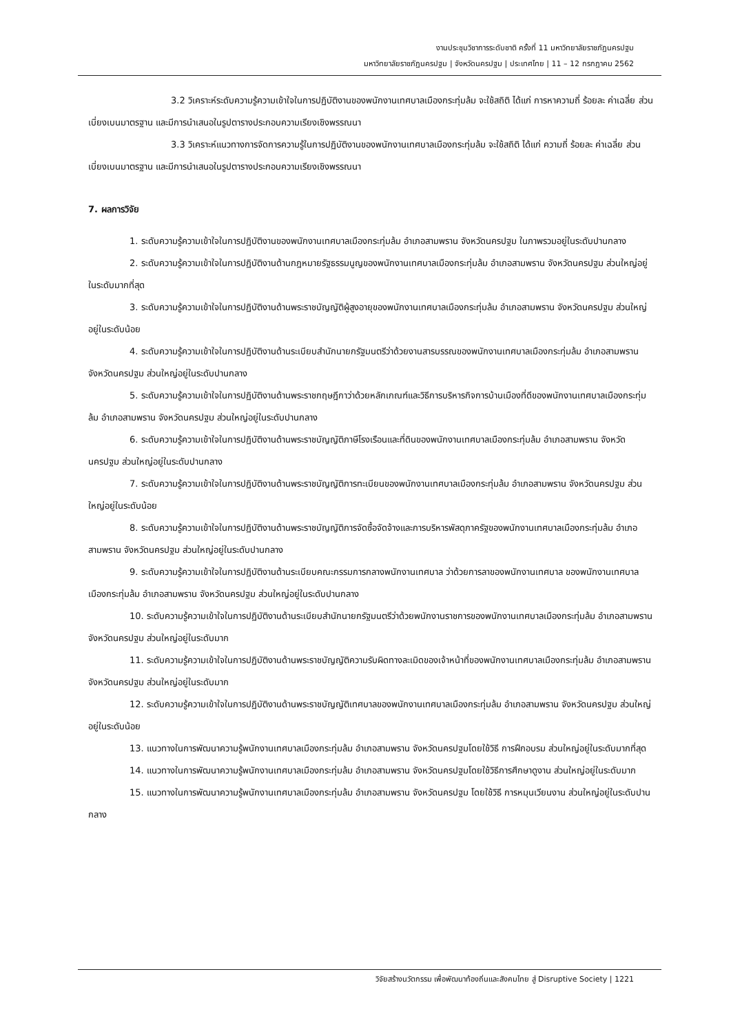งานประชุมวิชาการระดับชาติ ครั้งที่ 11 มหาวิทยาลัยราชภัฏนครปฐม
มหาวิทยาลัยราชภัฏนครปฐม | จังหวัดนครปฐม | ประเทศไทย | 11 – 12 กรกฎาคม 2562
3.2 วิเคราะห์ระดับความรู้ความเข้าใจในการปฏิบัติงานของพนักงานเทศบาลเมืองกระทุ่มล้ม จะใช้สถิติ ได้แก่ การหาความถี่ ร้อยละ ค่าเฉลี่ย ส่วนเบี่ยงเบนมาตรฐาน และมีการนำเสนอในรูปตารางประกอบความเรียงเชิงพรรณนา
3.3 วิเคราะห์แนวทางการจัดการความรู้ในการปฏิบัติงานของพนักงานเทศบาลเมืองกระทุ่มล้ม จะใช้สถิติ ได้แก่ ความถี่ ร้อยละ ค่าเฉลี่ย ส่วนเบี่ยงเบนมาตรฐาน และมีการนำเสนอในรูปตารางประกอบความเรียงเชิงพรรณนา
7. ผลการวิจัย
1. ระดับความรู้ความเข้าใจในการปฏิบัติงานของพนักงานเทศบาลเมืองกระทุ่มล้ม อำเภอสามพราน จังหวัดนครปฐม ในภาพรวมอยู่ในระดับปานกลาง
2. ระดับความรู้ความเข้าใจในการปฏิบัติงานด้านกฎหมายรัฐธรรมนูญของพนักงานเทศบาลเมืองกระทุ่มล้ม อำเภอสามพราน จังหวัดนครปฐม ส่วนใหญ่อยู่ในระดับมากที่สุด
3. ระดับความรู้ความเข้าใจในการปฏิบัติงานด้านพระราชบัญญัติผู้สูงอายุของพนักงานเทศบาลเมืองกระทุ่มล้ม อำเภอสามพราน จังหวัดนครปฐม ส่วนใหญ่อยู่ในระดับน้อย
4. ระดับความรู้ความเข้าใจในการปฏิบัติงานด้านระเบียบสำนักนายกรัฐมนตรีว่าด้วยงานสารบรรณของพนักงานเทศบาลเมืองกระทุ่มล้ม อำเภอสามพราน จังหวัดนครปฐม ส่วนใหญ่อยู่ในระดับปานกลาง
5. ระดับความรู้ความเข้าใจในการปฏิบัติงานด้านพระราชกฤษฎีกาว่าด้วยหลักเกณฑ์และวิธีการบริหารกิจการบ้านเมืองที่ดีของพนักงานเทศบาลเมืองกระทุ่มล้ม อำเภอสามพราน จังหวัดนครปฐม ส่วนใหญ่อยู่ในระดับปานกลาง
6. ระดับความรู้ความเข้าใจในการปฏิบัติงานด้านพระราชบัญญัติภาษีโรงเรือนและที่ดินของพนักงานเทศบาลเมืองกระทุ่มล้ม อำเภอสามพราน จังหวัดนครปฐม ส่วนใหญ่อยู่ในระดับปานกลาง
7. ระดับความรู้ความเข้าใจในการปฏิบัติงานด้านพระราชบัญญัติการทะเบียนของพนักงานเทศบาลเมืองกระทุ่มล้ม อำเภอสามพราน จังหวัดนครปฐม ส่วนใหญ่อยู่ในระดับน้อย
8. ระดับความรู้ความเข้าใจในการปฏิบัติงานด้านพระราชบัญญัติการจัดซื้อจัดจ้างและการบริหารพัสดุภาครัฐของพนักงานเทศบาลเมืองกระทุ่มล้ม อำเภอสามพราน จังหวัดนครปฐม ส่วนใหญ่อยู่ในระดับปานกลาง
9. ระดับความรู้ความเข้าใจในการปฏิบัติงานด้านระเบียบคณะกรรมการกลางพนักงานเทศบาล ว่าด้วยการลาของพนักงานเทศบาล ของพนักงานเทศบาลเมืองกระทุ่มล้ม อำเภอสามพราน จังหวัดนครปฐม ส่วนใหญ่อยู่ในระดับปานกลาง
10. ระดับความรู้ความเข้าใจในการปฏิบัติงานด้านระเบียบสำนักนายกรัฐมนตรีว่าด้วยพนักงานราชการของพนักงานเทศบาลเมืองกระทุ่มล้ม อำเภอสามพราน จังหวัดนครปฐม ส่วนใหญ่อยู่ในระดับมาก
11. ระดับความรู้ความเข้าใจในการปฏิบัติงานด้านพระราชบัญญัติความรับผิดทางละเมิดของเจ้าหน้าที่ของพนักงานเทศบาลเมืองกระทุ่มล้ม อำเภอสามพราน จังหวัดนครปฐม ส่วนใหญ่อยู่ในระดับมาก
12. ระดับความรู้ความเข้าใจในการปฏิบัติงานด้านพระราชบัญญัติเทศบาลของพนักงานเทศบาลเมืองกระทุ่มล้ม อำเภอสามพราน จังหวัดนครปฐม ส่วนใหญ่อยู่ในระดับน้อย
13. แนวทางในการพัฒนาความรู้พนักงานเทศบาลเมืองกระทุ่มล้ม อำเภอสามพราน จังหวัดนครปฐมโดยใช้วิธี การฝึกอบรม ส่วนใหญ่อยู่ในระดับมากที่สุด
14. แนวทางในการพัฒนาความรู้พนักงานเทศบาลเมืองกระทุ่มล้ม อำเภอสามพราน จังหวัดนครปฐมโดยใช้วิธีการศึกษาดูงาน ส่วนใหญ่อยู่ในระดับมาก
15. แนวทางในการพัฒนาความรู้พนักงานเทศบาลเมืองกระทุ่มล้ม อำเภอสามพราน จังหวัดนครปฐม โดยใช้วิธี การหมุนเวียนงาน ส่วนใหญ่อยู่ในระดับปานกลาง
วิจัยสร้างนวัตกรรม เพื่อพัฒนาท้องถิ่นและสังคมไทย สู่ Disruptive Society | 1221